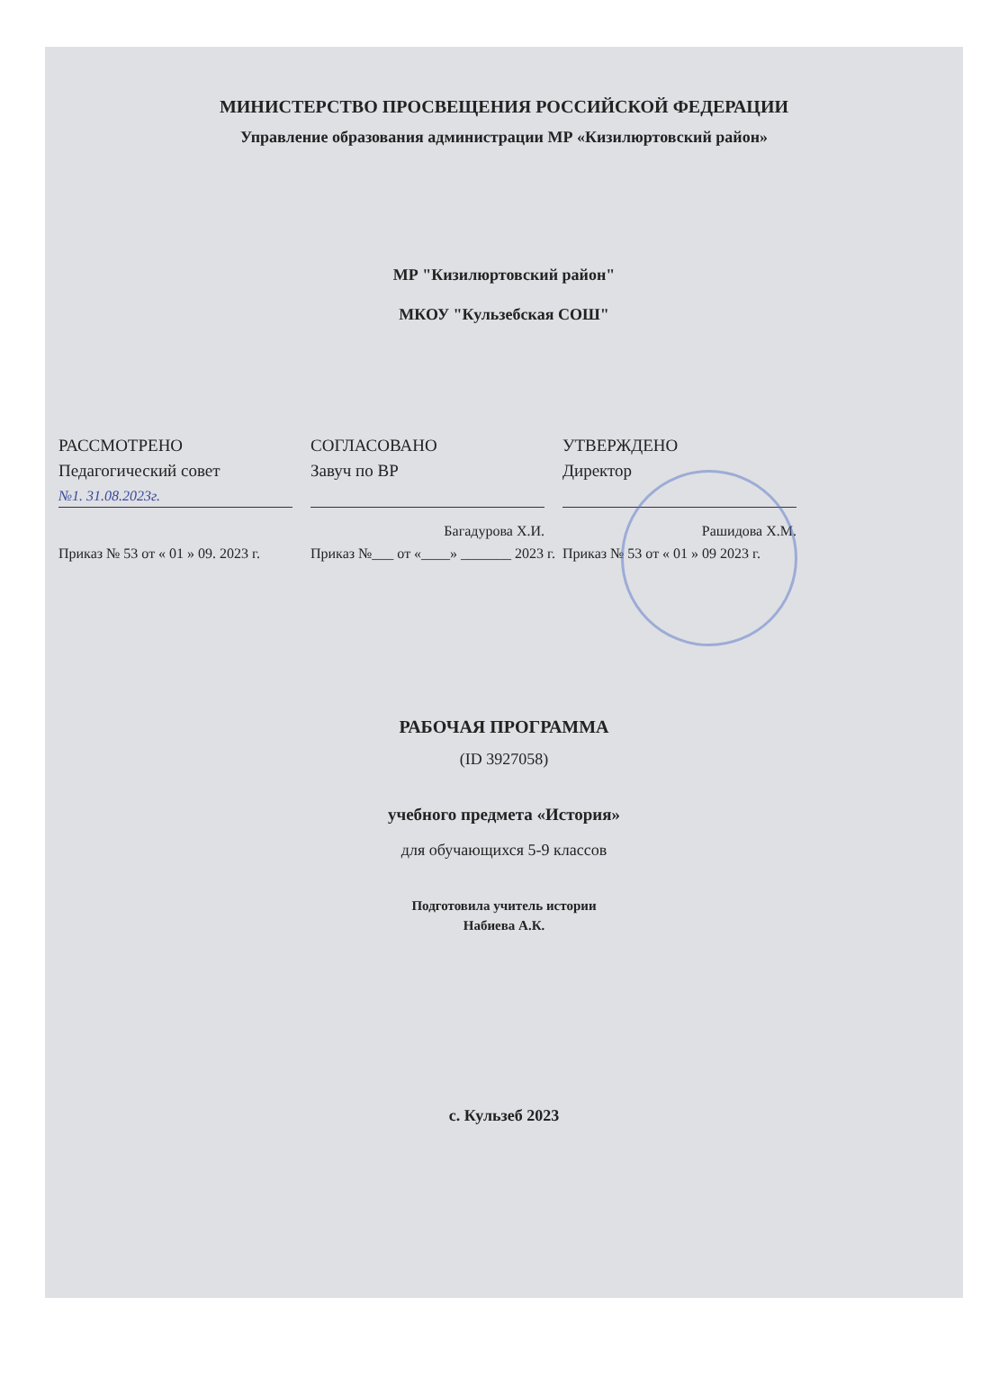МИНИСТЕРСТВО ПРОСВЕЩЕНИЯ РОССИЙСКОЙ ФЕДЕРАЦИИ
Управление образования администрации МР «Кизилюртовский район»
МР "Кизилюртовский район"
МКОУ "Кульзебская СОШ"
РАССМОТРЕНО
Педагогический совет
№1. 31.08.2023г.
Приказ № 53 от « 01 » 09. 2023 г.
СОГЛАСОВАНО
Завуч по ВР
Багадурова Х.И.
Приказ №___ от «____» _______ 2023 г.
УТВЕРЖДЕНО
Директор
Рашидова Х.М.
Приказ № 53 от « 01 » 09 2023 г.
РАБОЧАЯ ПРОГРАММА
(ID 3927058)
учебного предмета «История»
для обучающихся 5-9 классов
Подготовила учитель истории
Набиева А.К.
с. Кульзеб 2023